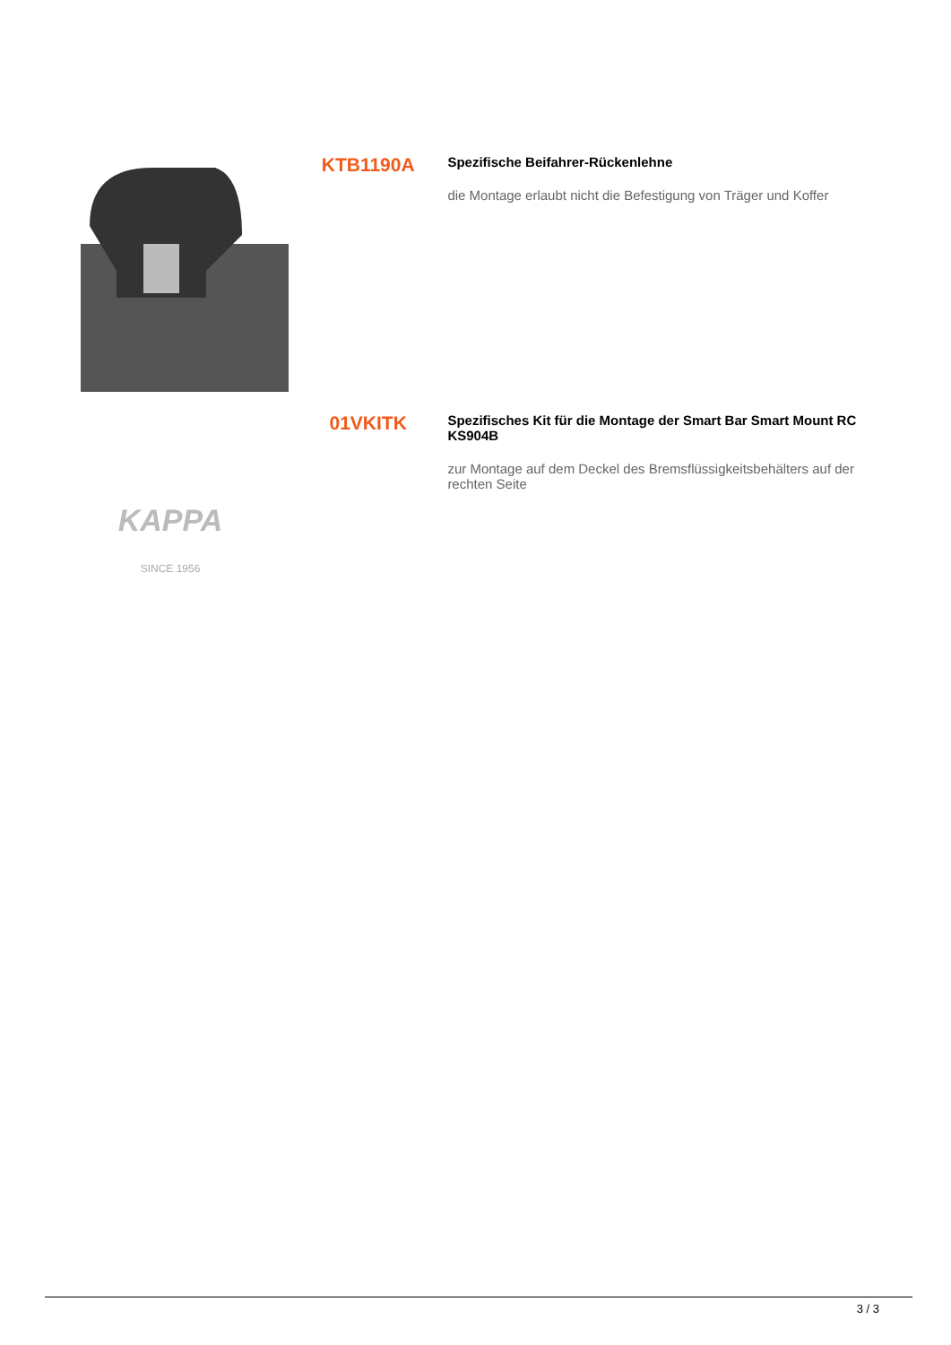KTB1190A
Spezifische Beifahrer-Rückenlehne
die Montage erlaubt nicht die Befestigung von Träger und Koffer
KAPPA
SINCE 1956
01VKITK
Spezifisches Kit für die Montage der Smart Bar Smart Mount RC KS904B
zur Montage auf dem Deckel des Bremsflüssigkeitsbehälters auf der rechten Seite
3 / 3